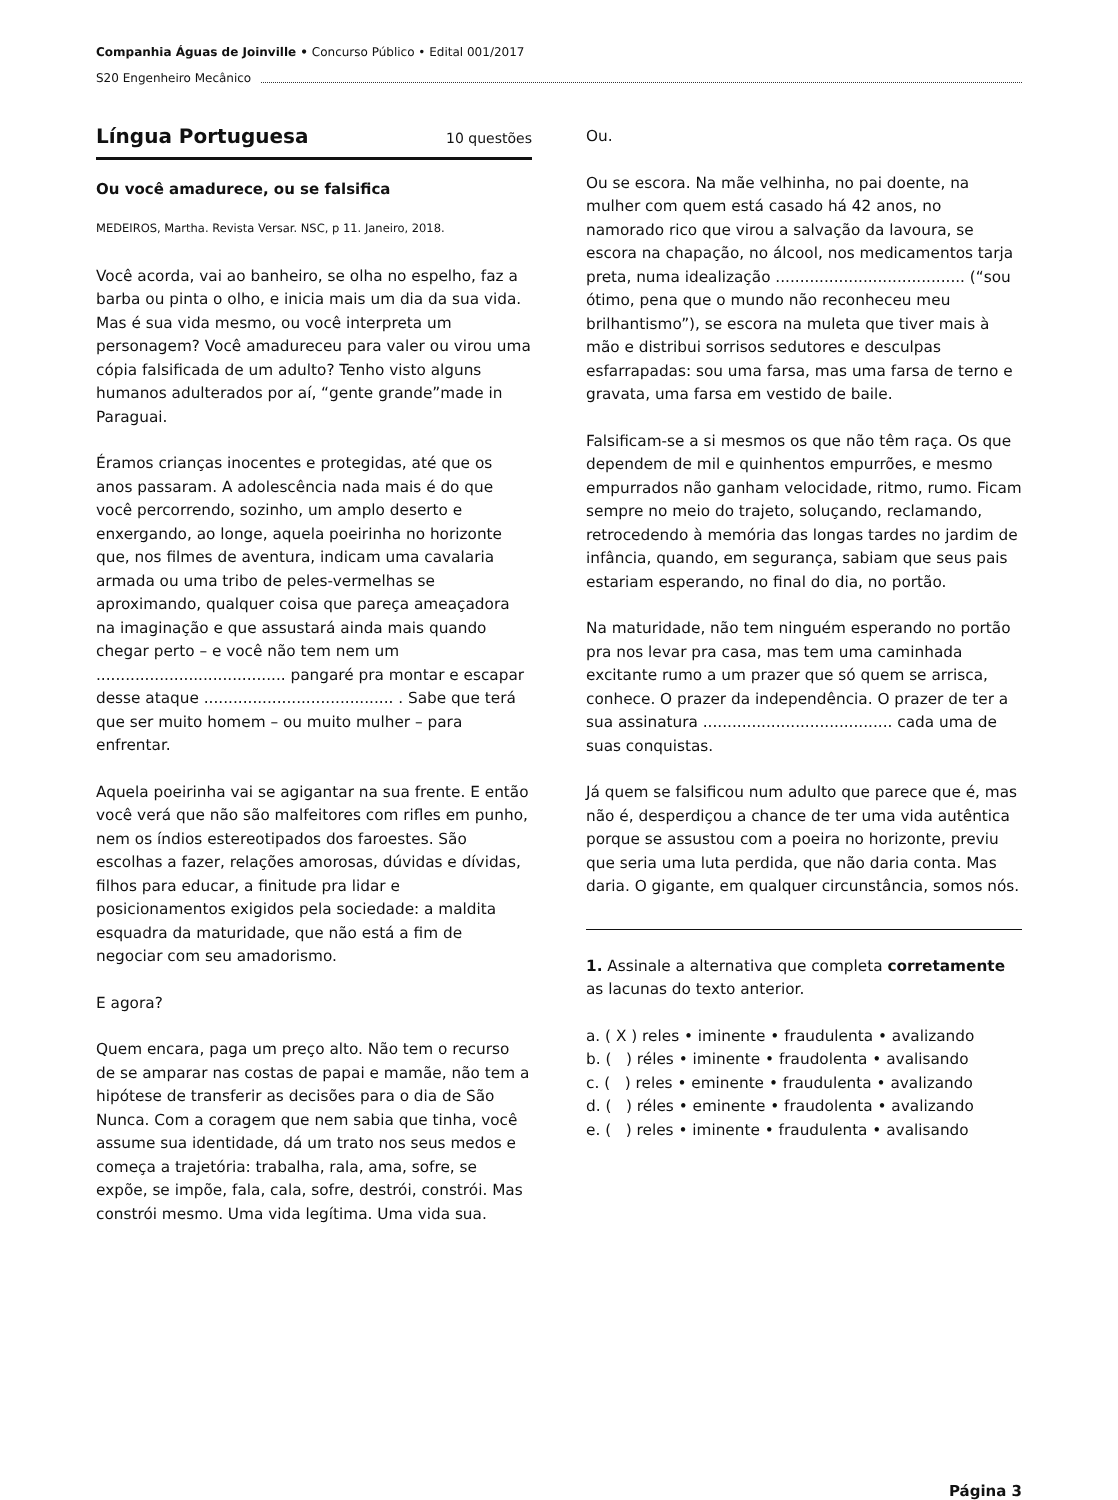Companhia Águas de Joinville • Concurso Público • Edital 001/2017
S20 Engenheiro Mecânico
Língua Portuguesa 10 questões
Ou você amadurece, ou se falsifica
MEDEIROS, Martha. Revista Versar. NSC, p 11. Janeiro, 2018.
Você acorda, vai ao banheiro, se olha no espelho, faz a barba ou pinta o olho, e inicia mais um dia da sua vida. Mas é sua vida mesmo, ou você interpreta um personagem? Você amadureceu para valer ou virou uma cópia falsificada de um adulto? Tenho visto alguns humanos adulterados por aí, “gente grande”made in Paraguai.
Éramos crianças inocentes e protegidas, até que os anos passaram. A adolescência nada mais é do que você percorrendo, sozinho, um amplo deserto e enxergando, ao longe, aquela poeirinha no horizonte que, nos filmes de aventura, indicam uma cavalaria armada ou uma tribo de peles-vermelhas se aproximando, qualquer coisa que pareça ameaçadora na imaginação e que assustará ainda mais quando chegar perto – e você não tem nem um ....................................... pangaré pra montar e escapar desse ataque ....................................... . Sabe que terá que ser muito homem – ou muito mulher – para enfrentar.
Aquela poeirinha vai se agigantar na sua frente. E então você verá que não são malfeitores com rifles em punho, nem os índios estereotipados dos faroestes. São escolhas a fazer, relações amorosas, dúvidas e dívidas, filhos para educar, a finitude pra lidar e posicionamentos exigidos pela sociedade: a maldita esquadra da maturidade, que não está a fim de negociar com seu amadorismo.
E agora?
Quem encara, paga um preço alto. Não tem o recurso de se amparar nas costas de papai e mamãe, não tem a hipótese de transferir as decisões para o dia de São Nunca. Com a coragem que nem sabia que tinha, você assume sua identidade, dá um trato nos seus medos e começa a trajetória: trabalha, rala, ama, sofre, se expõe, se impõe, fala, cala, sofre, destrói, constrói. Mas constrói mesmo. Uma vida legítima. Uma vida sua.
Ou.
Ou se escora. Na mãe velhinha, no pai doente, na mulher com quem está casado há 42 anos, no namorado rico que virou a salvação da lavoura, se escora na chapação, no álcool, nos medicamentos tarja preta, numa idealização ....................................... (“sou ótimo, pena que o mundo não reconheceu meu brilhantismo”), se escora na muleta que tiver mais à mão e distribui sorrisos sedutores e desculpas esfarrapadas: sou uma farsa, mas uma farsa de terno e gravata, uma farsa em vestido de baile.
Falsificam-se a si mesmos os que não têm raça. Os que dependem de mil e quinhentos empurrões, e mesmo empurrados não ganham velocidade, ritmo, rumo. Ficam sempre no meio do trajeto, soluçando, reclamando, retrocedendo à memória das longas tardes no jardim de infância, quando, em segurança, sabiam que seus pais estariam esperando, no final do dia, no portão.
Na maturidade, não tem ninguém esperando no portão pra nos levar pra casa, mas tem uma caminhada excitante rumo a um prazer que só quem se arrisca, conhece. O prazer da independência. O prazer de ter a sua assinatura ....................................... cada uma de suas conquistas.
Já quem se falsificou num adulto que parece que é, mas não é, desperdiçou a chance de ter uma vida autêntica porque se assustou com a poeira no horizonte, previu que seria uma luta perdida, que não daria conta. Mas daria. O gigante, em qualquer circunstância, somos nós.
1. Assinale a alternativa que completa corretamente as lacunas do texto anterior.
a. ( X ) reles • iminente • fraudulenta • avalizando
b. ( ) réles • iminente • fraudolenta • avalisando
c. ( ) reles • eminente • fraudulenta • avalizando
d. ( ) réles • eminente • fraudolenta • avalizando
e. ( ) reles • iminente • fraudulenta • avalisando
Página 3